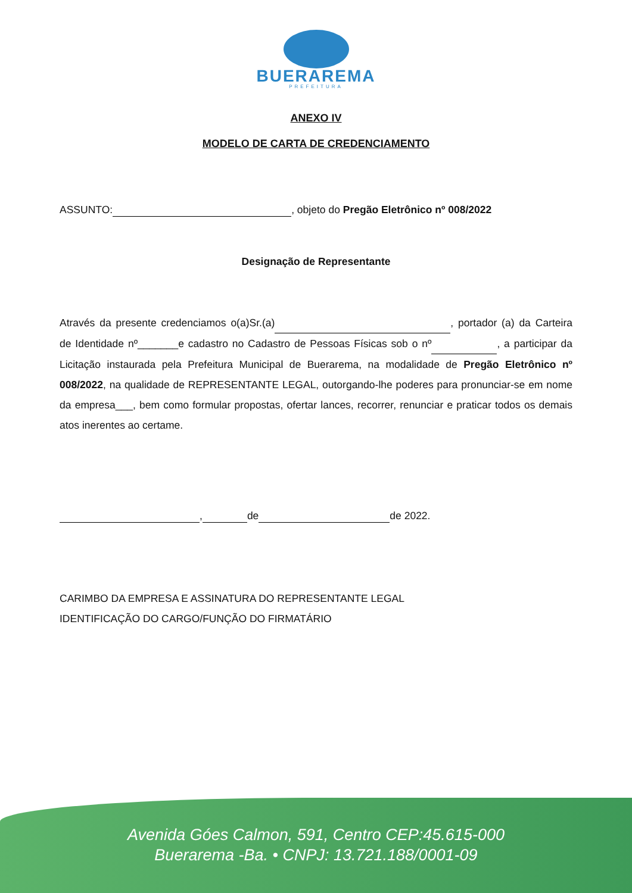BUERAREMA
PREFEITURA
ANEXO IV
MODELO DE CARTA DE CREDENCIAMENTO
ASSUNTO: , objeto do Pregão Eletrônico nº 008/2022
Designação de Representante
Através da presente credenciamos o(a)Sr.(a) , portador (a) da Carteira de Identidade nº_______e cadastro no Cadastro de Pessoas Físicas sob o nº , a participar da Licitação instaurada pela Prefeitura Municipal de Buerarema, na modalidade de Pregão Eletrônico nº 008/2022, na qualidade de REPRESENTANTE LEGAL, outorgando-lhe poderes para pronunciar-se em nome da empresa___, bem como formular propostas, ofertar lances, recorrer, renunciar e praticar todos os demais atos inerentes ao certame.
, de de 2022.
CARIMBO DA EMPRESA E ASSINATURA DO REPRESENTANTE LEGAL
IDENTIFICAÇÃO DO CARGO/FUNÇÃO DO FIRMATÁRIO
Avenida Góes Calmon, 591, Centro CEP:45.615-000
Buerarema -Ba. • CNPJ: 13.721.188/0001-09